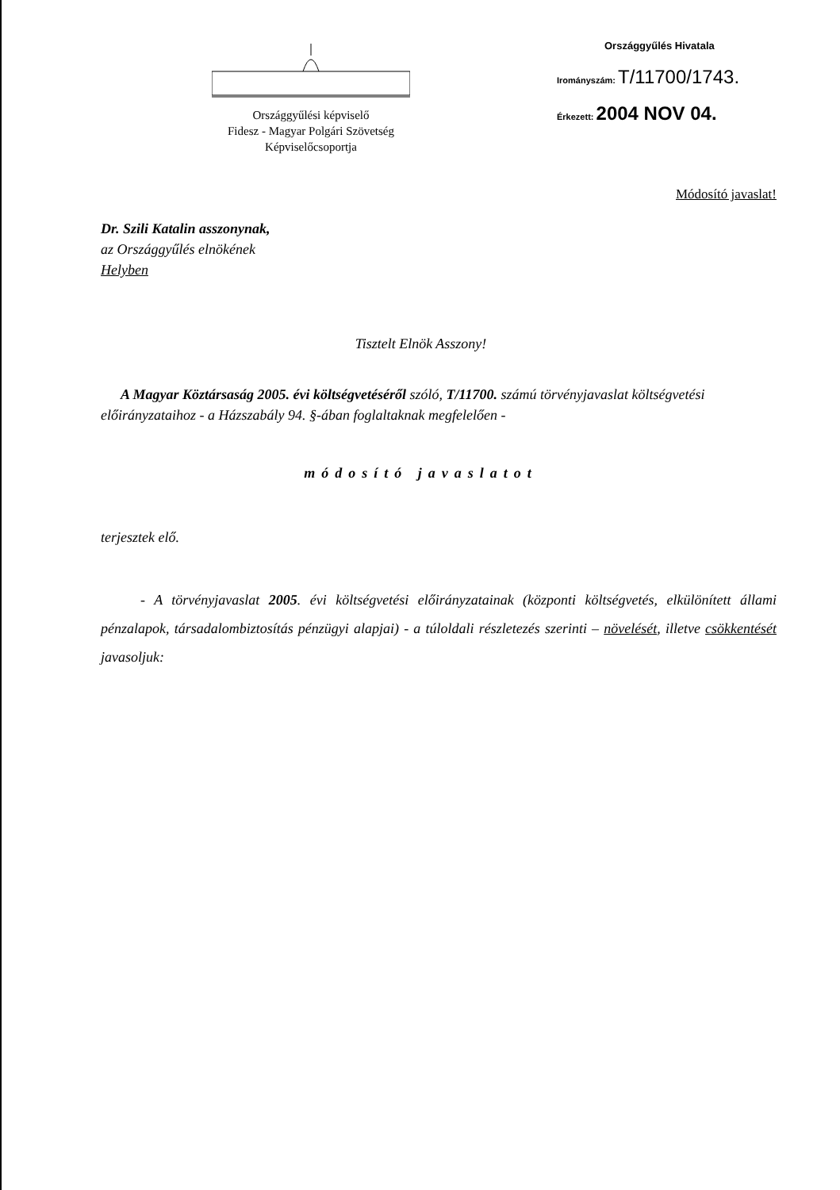Országgyűlési képviselő
Fidesz - Magyar Polgári Szövetség
Képviselőcsoportja
Országgyűlés Hivatala
Irományszám: T/11700/1743.
Érkezett: 2004 NOV 04.
Módosító javaslat!
Dr. Szili Katalin asszonynak,
az Országgyűlés elnökének
Helyben
Tisztelt Elnök Asszony!
A Magyar Köztársaság 2005. évi költségvetéséről szóló, T/11700. számú törvényjavaslat költségvetési előirányzataihoz - a Házszabály 94. §-ában foglaltaknak megfelelően -
módosító javaslatot
terjesztek elő.
- A törvényjavaslat 2005. évi költségvetési előirányzatainak (központi költségvetés, elkülönített állami pénzalapok, társadalombiztosítás pénzügyi alapjai) - a túloldali részletezés szerinti – növelését, illetve csökkentését javasoljuk: